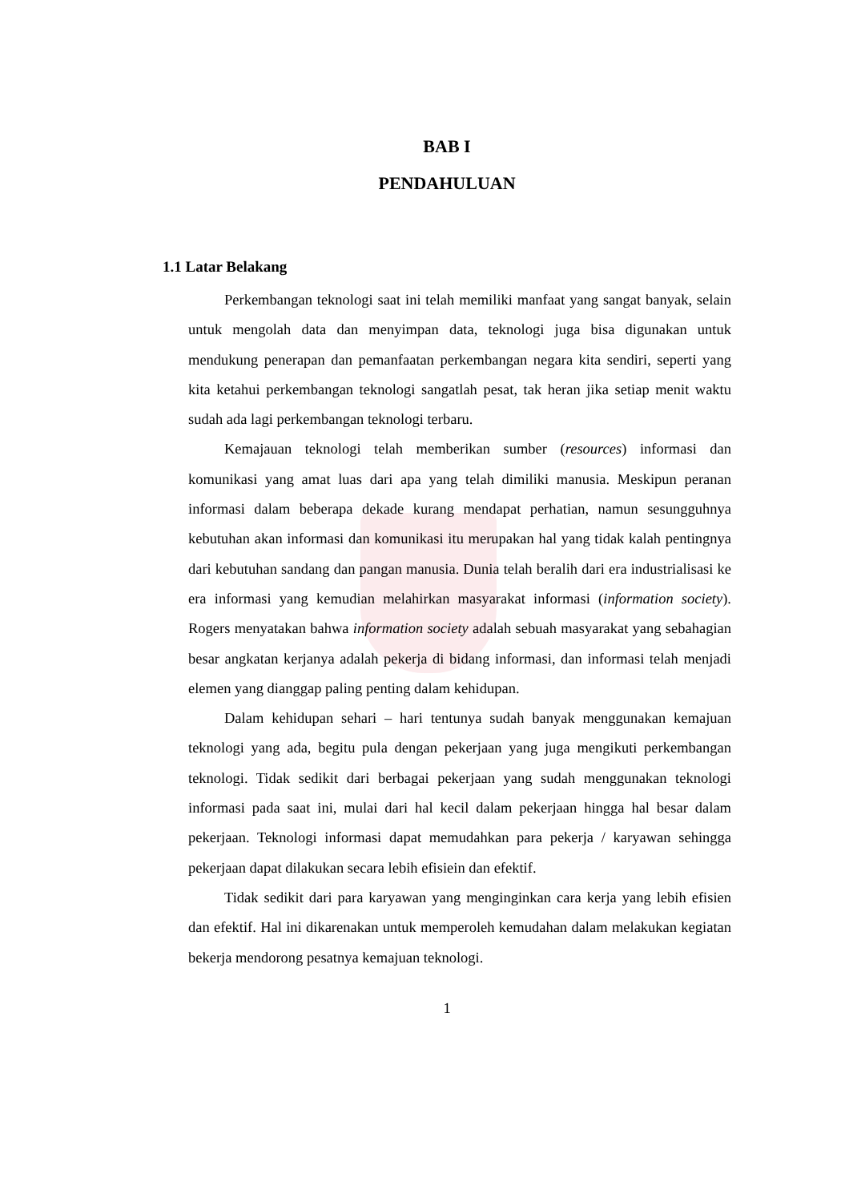BAB I
PENDAHULUAN
1.1 Latar Belakang
Perkembangan teknologi saat ini telah memiliki manfaat yang sangat banyak, selain untuk mengolah data dan menyimpan data, teknologi juga bisa digunakan untuk mendukung penerapan dan pemanfaatan perkembangan negara kita sendiri, seperti yang kita ketahui perkembangan teknologi sangatlah pesat, tak heran jika setiap menit waktu sudah ada lagi perkembangan teknologi terbaru.
Kemajauan teknologi telah memberikan sumber (resources) informasi dan komunikasi yang amat luas dari apa yang telah dimiliki manusia. Meskipun peranan informasi dalam beberapa dekade kurang mendapat perhatian, namun sesungguhnya kebutuhan akan informasi dan komunikasi itu merupakan hal yang tidak kalah pentingnya dari kebutuhan sandang dan pangan manusia. Dunia telah beralih dari era industrialisasi ke era informasi yang kemudian melahirkan masyarakat informasi (information society). Rogers menyatakan bahwa information society adalah sebuah masyarakat yang sebahagian besar angkatan kerjanya adalah pekerja di bidang informasi, dan informasi telah menjadi elemen yang dianggap paling penting dalam kehidupan.
Dalam kehidupan sehari – hari tentunya sudah banyak menggunakan kemajuan teknologi yang ada, begitu pula dengan pekerjaan yang juga mengikuti perkembangan teknologi. Tidak sedikit dari berbagai pekerjaan yang sudah menggunakan teknologi informasi pada saat ini, mulai dari hal kecil dalam pekerjaan hingga hal besar dalam pekerjaan. Teknologi informasi dapat memudahkan para pekerja / karyawan sehingga pekerjaan dapat dilakukan secara lebih efisiein dan efektif.
Tidak sedikit dari para karyawan yang menginginkan cara kerja yang lebih efisien dan efektif. Hal ini dikarenakan untuk memperoleh kemudahan dalam melakukan kegiatan bekerja mendorong pesatnya kemajuan teknologi.
1